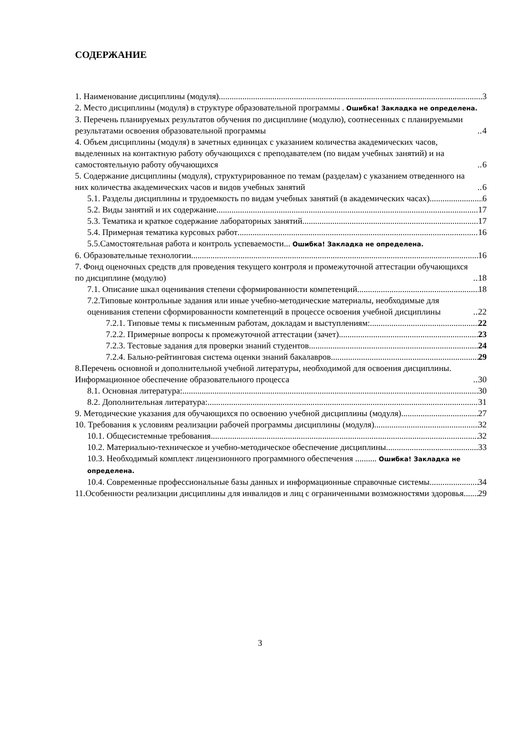СОДЕРЖАНИЕ
1. Наименование дисциплины (модуля) 3
2. Место дисциплины (модуля) в структуре образовательной программы . Ошибка! Закладка не определена.
3. Перечень планируемых результатов обучения по дисциплине (модулю), соотнесенных с планируемыми результатами освоения образовательной программы 4
4. Объем дисциплины (модуля) в зачетных единицах с указанием количества академических часов, выделенных на контактную работу обучающихся с преподавателем (по видам учебных занятий) и на самостоятельную работу обучающихся 6
5. Содержание дисциплины (модуля), структурированное по темам (разделам) с указанием отведенного на них количества академических часов и видов учебных занятий 6
5.1. Разделы дисциплины и трудоемкость по видам учебных занятий (в академических часах) 6
5.2. Виды занятий и их содержание 17
5.3. Тематика и краткое содержание лабораторных занятий 17
5.4. Примерная тематика курсовых работ 16
5.5.Самостоятельная работа и контроль успеваемости... Ошибка! Закладка не определена.
6. Образовательные технологии 16
7. Фонд оценочных средств для проведения текущего контроля и промежуточной аттестации обучающихся по дисциплине (модулю) 18
7.1. Описание шкал оценивания степени сформированности компетенций 18
7.2.Типовые контрольные задания или иные учебно-методические материалы, необходимые для оценивания степени сформированности компетенций в процессе освоения учебной дисциплины 22
7.2.1. Типовые темы к письменным работам, докладам и выступлениям: 22
7.2.2. Примерные вопросы к промежуточной аттестации (зачет) 23
7.2.3. Тестовые задания для проверки знаний студентов 24
7.2.4. Бально-рейтинговая система оценки знаний бакалавров 29
8.Перечень основной и дополнительной учебной литературы, необходимой для освоения дисциплины. Информационное обеспечение образовательного процесса 30
8.1. Основная литература: 30
8.2. Дополнительная литература: 31
9. Методические указания для обучающихся по освоению учебной дисциплины (модуля) 27
10. Требования к условиям реализации рабочей программы дисциплины (модуля) 32
10.1. Общесистемные требования 32
10.2. Материально-техническое и учебно-методическое обеспечение дисциплины 33
10.3. Необходимый комплект лицензионного программного обеспечения .......... Ошибка! Закладка не определена.
10.4. Современные профессиональные базы данных и информационные справочные системы 34
11.Особенности реализации дисциплины для инвалидов и лиц с ограниченными возможностями здоровья 29
3